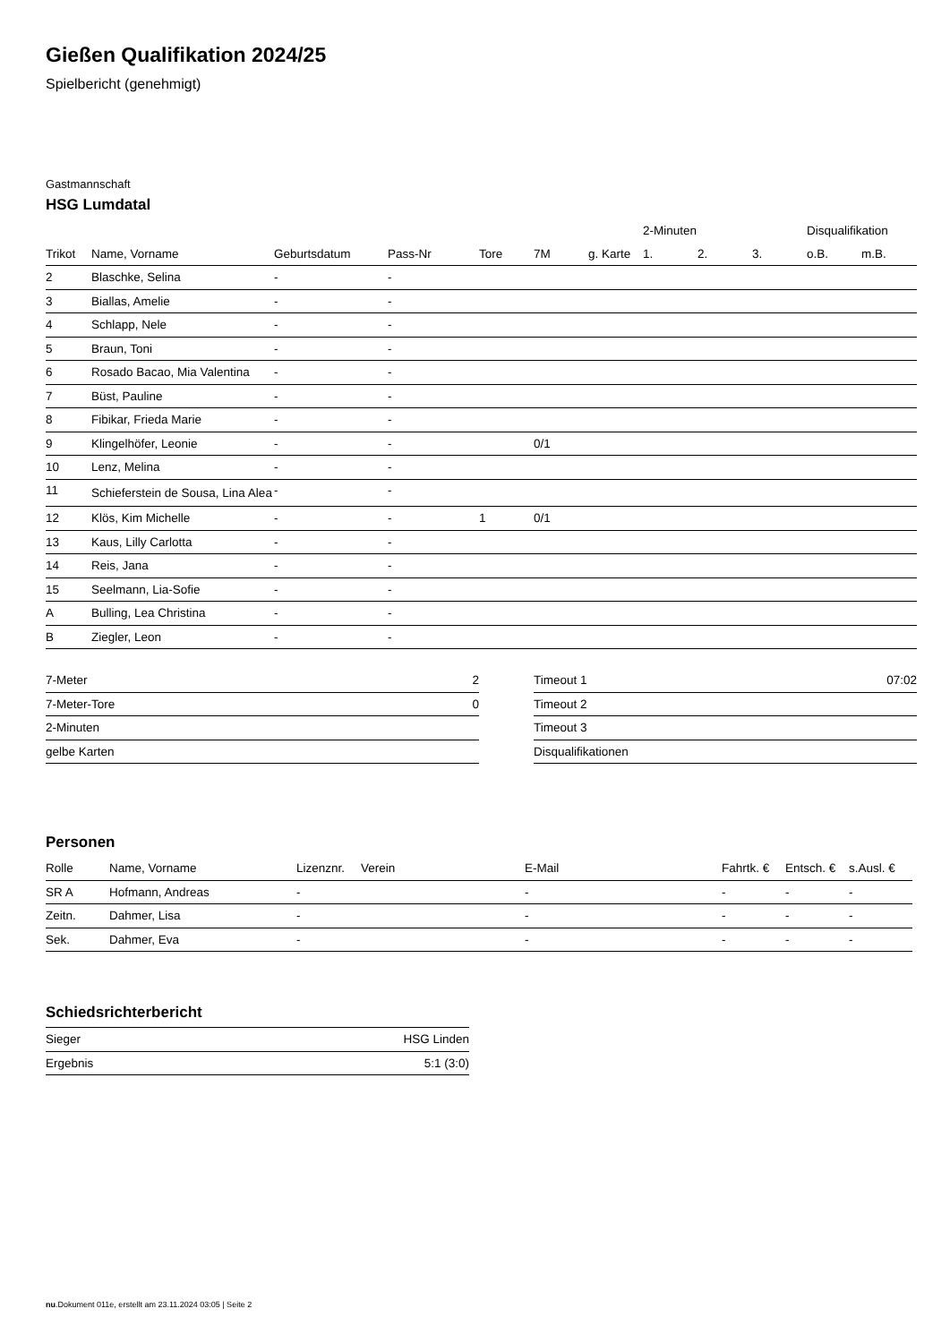Gießen Qualifikation 2024/25
Spielbericht (genehmigt)
Gastmannschaft
HSG Lumdatal
| | | | | | | | 2-Minuten | | | Disqualifikation | |
| --- | --- | --- | --- | --- | --- | --- | --- | --- | --- | --- | --- |
| Trikot | Name, Vorname | Geburtsdatum | Pass-Nr | Tore | 7M | g. Karte | 1. | 2. | 3. | o.B. | m.B. |
| 2 | Blaschke, Selina | - | - | | | | | | | | |
| 3 | Biallas, Amelie | - | - | | | | | | | | |
| 4 | Schlapp, Nele | - | - | | | | | | | | |
| 5 | Braun, Toni | - | - | | | | | | | | |
| 6 | Rosado Bacao, Mia Valentina | - | - | | | | | | | | |
| 7 | Büst, Pauline | - | - | | | | | | | | |
| 8 | Fibikar, Frieda Marie | - | - | | | | | | | | |
| 9 | Klingelhöfer, Leonie | - | - | | 0/1 | | | | | | |
| 10 | Lenz, Melina | - | - | | | | | | | | |
| 11 | Schieferstein de Sousa, Lina Alea | - | - | | | | | | | | |
| 12 | Klös, Kim Michelle | - | - | 1 | 0/1 | | | | | | |
| 13 | Kaus, Lilly Carlotta | - | - | | | | | | | | |
| 14 | Reis, Jana | - | - | | | | | | | | |
| 15 | Seelmann, Lia-Sofie | - | - | | | | | | | | |
| A | Bulling, Lea Christina | - | - | | | | | | | | |
| B | Ziegler, Leon | - | - | | | | | | | | |
| 7-Meter | 2 |
| 7-Meter-Tore | 0 |
| 2-Minuten | |
| gelbe Karten | |
| Timeout 1 | 07:02 |
| Timeout 2 | |
| Timeout 3 | |
| Disqualifikationen | |
Personen
| Rolle | Name, Vorname | Lizenznr. | Verein | E-Mail | Fahrtk. € | Entsch. € | s.Ausl. € |
| --- | --- | --- | --- | --- | --- | --- | --- |
| SR A | Hofmann, Andreas | - | | - | - | - | - |
| Zeitn. | Dahmer, Lisa | - | | - | - | - | - |
| Sek. | Dahmer, Eva | - | | - | - | - | - |
Schiedsrichterbericht
| Sieger | HSG Linden |
| Ergebnis | 5:1 (3:0) |
nu.Dokument 011e, erstellt am 23.11.2024 03:05 | Seite 2